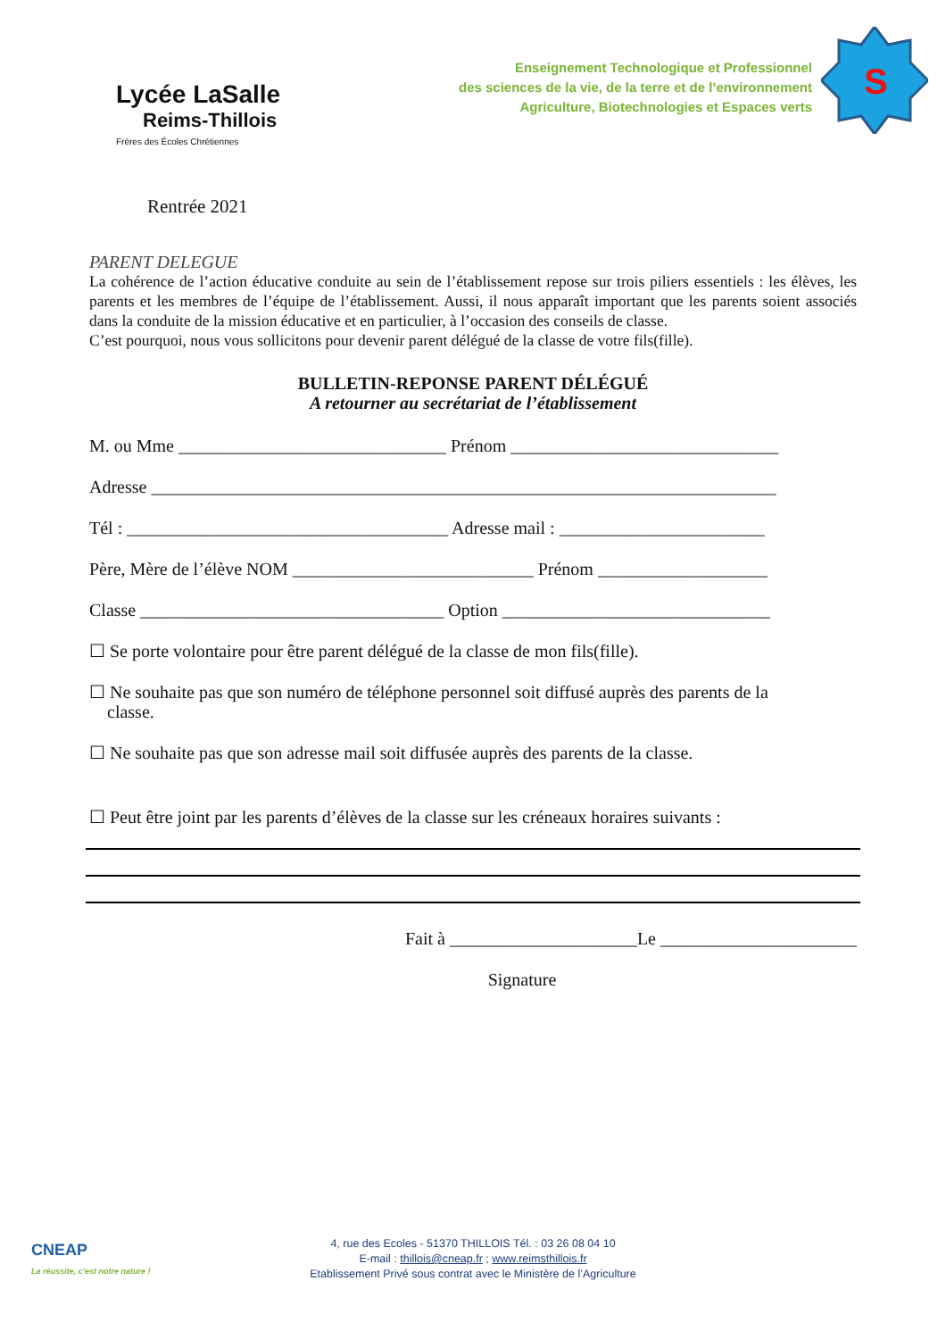Lycée LaSalle
Reims-Thillois
Frères des Écoles Chrétiennes
Enseignement Technologique et Professionnel
des sciences de la vie, de la terre et de l’environnement
Agriculture, Biotechnologies et Espaces verts
S
Rentrée 2021
PARENT DELEGUE
La cohérence de l’action éducative conduite au sein de l’établissement repose sur trois piliers essentiels : les élèves, les parents et les membres de l’équipe de l’établissement. Aussi, il nous apparaît important que les parents soient associés dans la conduite de la mission éducative et en particulier, à l’occasion des conseils de classe.
C’est pourquoi, nous vous sollicitons pour devenir parent délégué de la classe de votre fils(fille).
BULLETIN-REPONSE PARENT DÉLÉGUÉ
A retourner au secrétariat de l’établissement
M. ou Mme ______________________________ Prénom ______________________________
Adresse ______________________________________________________________________
Tél : ____________________________________ Adresse mail : _______________________
Père, Mère de l’élève NOM ___________________________ Prénom ___________________
Classe __________________________________ Option ______________________________
☐ Se porte volontaire pour être parent délégué de la classe de mon fils(fille).
☐ Ne souhaite pas que son numéro de téléphone personnel soit diffusé auprès des parents de la
classe.
☐ Ne souhaite pas que son adresse mail soit diffusée auprès des parents de la classe.
☐ Peut être joint par les parents d’élèves de la classe sur les créneaux horaires suivants :
Fait à _____________________Le ______________________
Signature
CNEAP
La réussite, c’est notre nature !
4, rue des Ecoles - 51370 THILLOIS Tél. : 03 26 08 04 10
E-mail : thillois@cneap.fr ; www.reimsthillois.fr
Etablissement Privé sous contrat avec le Ministère de l’Agriculture